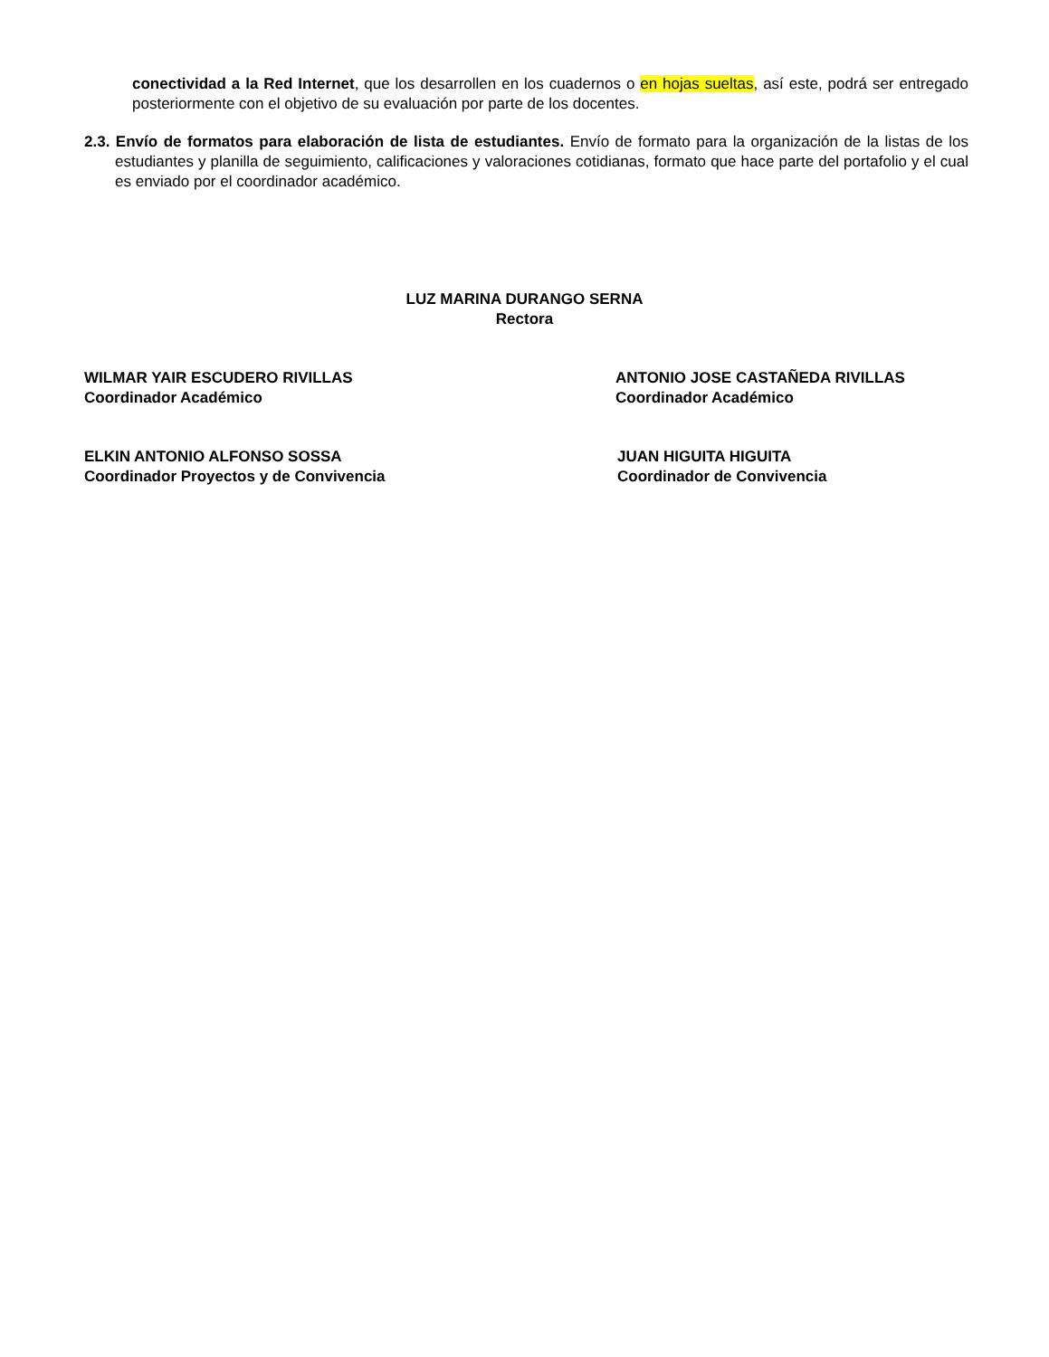conectividad a la Red Internet, que los desarrollen en los cuadernos o en hojas sueltas, así este, podrá ser entregado posteriormente con el objetivo de su evaluación por parte de los docentes.
2.3. Envío de formatos para elaboración de lista de estudiantes. Envío de formato para la organización de la listas de los estudiantes y planilla de seguimiento, calificaciones y valoraciones cotidianas, formato que hace parte del portafolio y el cual es enviado por el coordinador académico.
LUZ MARINA DURANGO SERNA
Rectora
WILMAR YAIR ESCUDERO RIVILLAS
Coordinador Académico
ANTONIO JOSE CASTAÑEDA RIVILLAS
Coordinador Académico
ELKIN ANTONIO ALFONSO SOSSA
Coordinador Proyectos y de Convivencia
JUAN HIGUITA HIGUITA
Coordinador de Convivencia